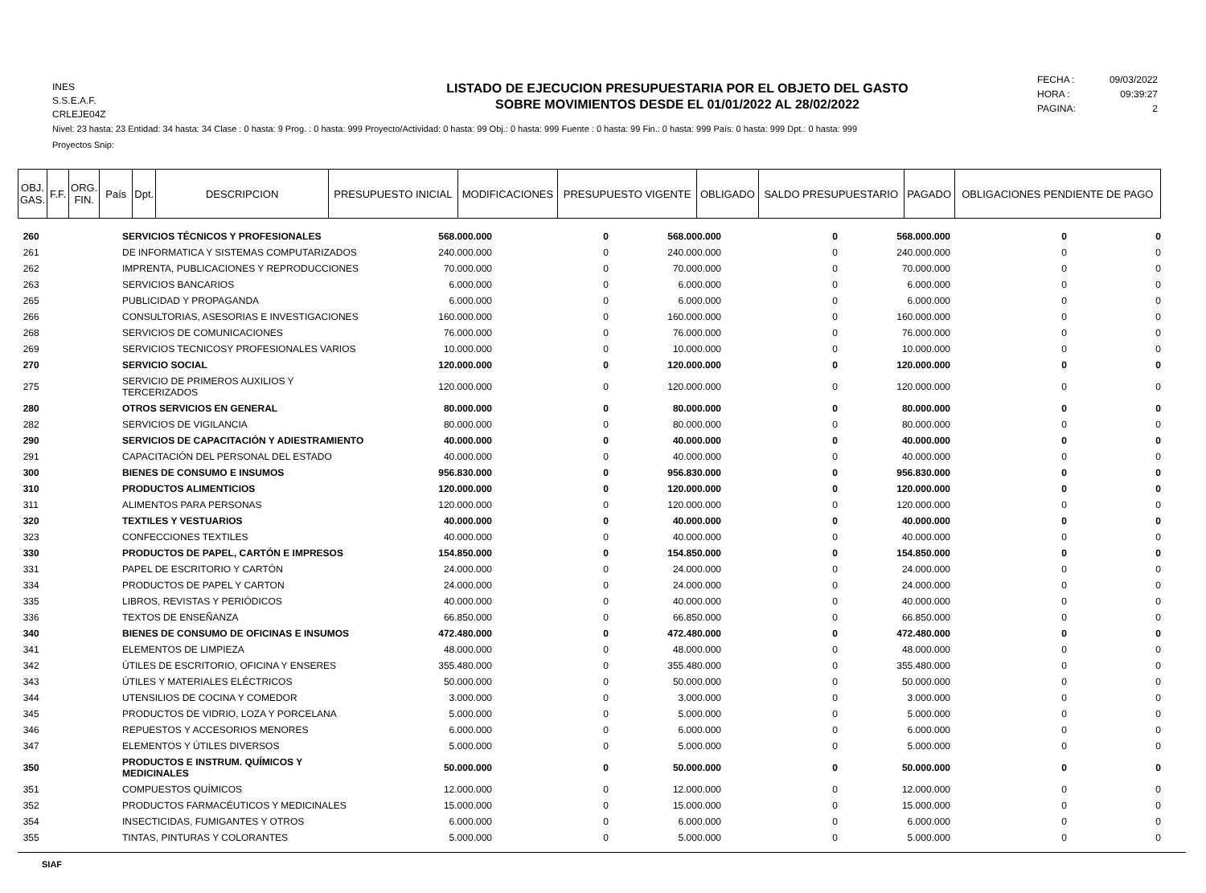INES
S.S.E.A.F.
CRLEJE04Z
LISTADO DE EJECUCION PRESUPUESTARIA POR EL OBJETO DEL GASTO
SOBRE MOVIMIENTOS DESDE EL 01/01/2022 AL 28/02/2022
FECHA : 09/03/2022
HORA : 09:39:27
PAGINA: 2
Nivel: 23 hasta: 23 Entidad: 34 hasta: 34 Clase : 0 hasta: 9 Prog. : 0 hasta: 999 Proyecto/Actividad: 0 hasta: 99 Obj.: 0 hasta: 999 Fuente : 0 hasta: 99 Fin.: 0 hasta: 999 País: 0 hasta: 999 Dpt.: 0 hasta: 999
Proyectos Snip:
| OBJ. GAS. | F.F. | ORG. FIN. | País | Dpt. | DESCRIPCION | PRESUPUESTO INICIAL | MODIFICACIONES | PRESUPUESTO VIGENTE | OBLIGADO | SALDO PRESUPUESTARIO | PAGADO | OBLIGACIONES PENDIENTE DE PAGO |
| --- | --- | --- | --- | --- | --- | --- | --- | --- | --- | --- | --- | --- |
| 260 | SERVICIOS TÉCNICOS Y PROFESIONALES | 568.000.000 | 0 | 568.000.000 | 0 | 568.000.000 | 0 | 0 |
| 261 | DE INFORMATICA Y SISTEMAS COMPUTARIZADOS | 240.000.000 | 0 | 240.000.000 | 0 | 240.000.000 | 0 | 0 |
| 262 | IMPRENTA, PUBLICACIONES Y REPRODUCCIONES | 70.000.000 | 0 | 70.000.000 | 0 | 70.000.000 | 0 | 0 |
| 263 | SERVICIOS BANCARIOS | 6.000.000 | 0 | 6.000.000 | 0 | 6.000.000 | 0 | 0 |
| 265 | PUBLICIDAD Y PROPAGANDA | 6.000.000 | 0 | 6.000.000 | 0 | 6.000.000 | 0 | 0 |
| 266 | CONSULTORIAS, ASESORIAS E INVESTIGACIONES | 160.000.000 | 0 | 160.000.000 | 0 | 160.000.000 | 0 | 0 |
| 268 | SERVICIOS DE COMUNICACIONES | 76.000.000 | 0 | 76.000.000 | 0 | 76.000.000 | 0 | 0 |
| 269 | SERVICIOS TECNICOSY PROFESIONALES VARIOS | 10.000.000 | 0 | 10.000.000 | 0 | 10.000.000 | 0 | 0 |
| 270 | SERVICIO SOCIAL | 120.000.000 | 0 | 120.000.000 | 0 | 120.000.000 | 0 | 0 |
| 275 | SERVICIO DE PRIMEROS AUXILIOS Y TERCERIZADOS | 120.000.000 | 0 | 120.000.000 | 0 | 120.000.000 | 0 | 0 |
| 280 | OTROS SERVICIOS EN GENERAL | 80.000.000 | 0 | 80.000.000 | 0 | 80.000.000 | 0 | 0 |
| 282 | SERVICIOS DE VIGILANCIA | 80.000.000 | 0 | 80.000.000 | 0 | 80.000.000 | 0 | 0 |
| 290 | SERVICIOS DE CAPACITACIÓN Y ADIESTRAMIENTO | 40.000.000 | 0 | 40.000.000 | 0 | 40.000.000 | 0 | 0 |
| 291 | CAPACITACIÓN DEL PERSONAL DEL ESTADO | 40.000.000 | 0 | 40.000.000 | 0 | 40.000.000 | 0 | 0 |
| 300 | BIENES DE CONSUMO E INSUMOS | 956.830.000 | 0 | 956.830.000 | 0 | 956.830.000 | 0 | 0 |
| 310 | PRODUCTOS ALIMENTICIOS | 120.000.000 | 0 | 120.000.000 | 0 | 120.000.000 | 0 | 0 |
| 311 | ALIMENTOS PARA PERSONAS | 120.000.000 | 0 | 120.000.000 | 0 | 120.000.000 | 0 | 0 |
| 320 | TEXTILES Y VESTUARIOS | 40.000.000 | 0 | 40.000.000 | 0 | 40.000.000 | 0 | 0 |
| 323 | CONFECCIONES TEXTILES | 40.000.000 | 0 | 40.000.000 | 0 | 40.000.000 | 0 | 0 |
| 330 | PRODUCTOS DE PAPEL, CARTÓN E IMPRESOS | 154.850.000 | 0 | 154.850.000 | 0 | 154.850.000 | 0 | 0 |
| 331 | PAPEL DE ESCRITORIO Y CARTÓN | 24.000.000 | 0 | 24.000.000 | 0 | 24.000.000 | 0 | 0 |
| 334 | PRODUCTOS DE PAPEL Y CARTON | 24.000.000 | 0 | 24.000.000 | 0 | 24.000.000 | 0 | 0 |
| 335 | LIBROS, REVISTAS Y PERIÓDICOS | 40.000.000 | 0 | 40.000.000 | 0 | 40.000.000 | 0 | 0 |
| 336 | TEXTOS DE ENSEÑANZA | 66.850.000 | 0 | 66.850.000 | 0 | 66.850.000 | 0 | 0 |
| 340 | BIENES DE CONSUMO DE OFICINAS E INSUMOS | 472.480.000 | 0 | 472.480.000 | 0 | 472.480.000 | 0 | 0 |
| 341 | ELEMENTOS DE LIMPIEZA | 48.000.000 | 0 | 48.000.000 | 0 | 48.000.000 | 0 | 0 |
| 342 | ÚTILES DE ESCRITORIO, OFICINA Y ENSERES | 355.480.000 | 0 | 355.480.000 | 0 | 355.480.000 | 0 | 0 |
| 343 | ÚTILES Y MATERIALES ELÉCTRICOS | 50.000.000 | 0 | 50.000.000 | 0 | 50.000.000 | 0 | 0 |
| 344 | UTENSILIOS DE COCINA Y COMEDOR | 3.000.000 | 0 | 3.000.000 | 0 | 3.000.000 | 0 | 0 |
| 345 | PRODUCTOS DE VIDRIO, LOZA Y PORCELANA | 5.000.000 | 0 | 5.000.000 | 0 | 5.000.000 | 0 | 0 |
| 346 | REPUESTOS Y ACCESORIOS MENORES | 6.000.000 | 0 | 6.000.000 | 0 | 6.000.000 | 0 | 0 |
| 347 | ELEMENTOS Y ÚTILES DIVERSOS | 5.000.000 | 0 | 5.000.000 | 0 | 5.000.000 | 0 | 0 |
| 350 | PRODUCTOS E INSTRUM. QUÍMICOS Y MEDICINALES | 50.000.000 | 0 | 50.000.000 | 0 | 50.000.000 | 0 | 0 |
| 351 | COMPUESTOS QUÍMICOS | 12.000.000 | 0 | 12.000.000 | 0 | 12.000.000 | 0 | 0 |
| 352 | PRODUCTOS FARMACÉUTICOS Y MEDICINALES | 15.000.000 | 0 | 15.000.000 | 0 | 15.000.000 | 0 | 0 |
| 354 | INSECTICIDAS, FUMIGANTES Y OTROS | 6.000.000 | 0 | 6.000.000 | 0 | 6.000.000 | 0 | 0 |
| 355 | TINTAS, PINTURAS Y COLORANTES | 5.000.000 | 0 | 5.000.000 | 0 | 5.000.000 | 0 | 0 |
SIAF